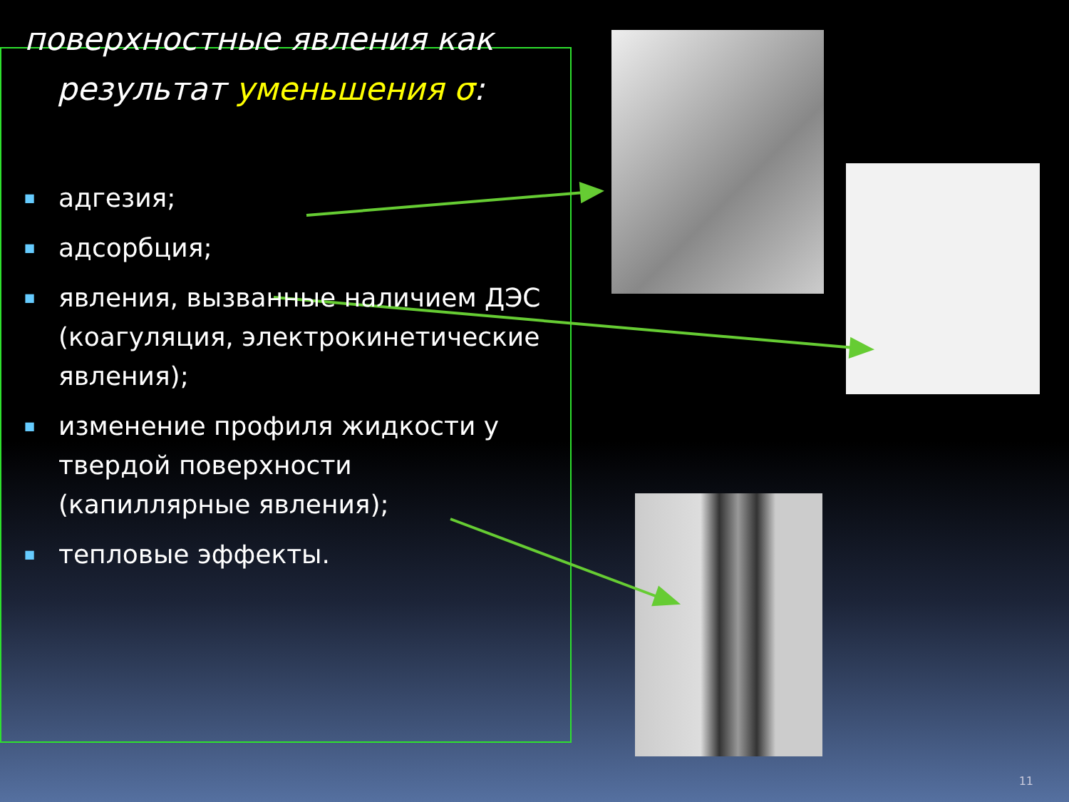поверхностные явления как результат уменьшения σ:
■ адгезия;
■ адсорбция;
■ явления, вызванные наличием ДЭС (коагуляция, электрокинетические явления);
■ изменение профиля жидкости у твердой поверхности (капиллярные явления);
■ тепловые эффекты.
11